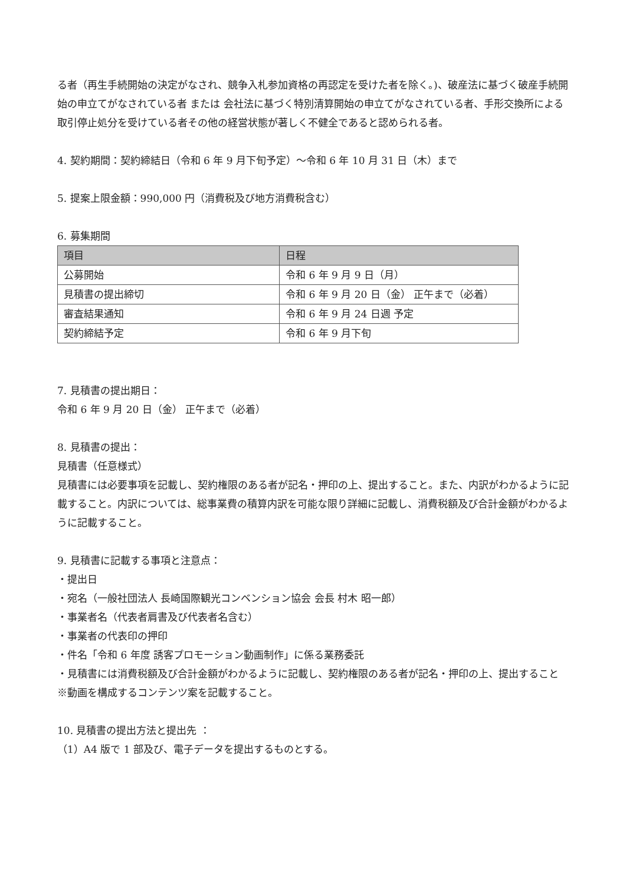る者（再生手続開始の決定がなされ、競争入札参加資格の再認定を受けた者を除く。)、破産法に基づく破産手続開始の申立てがなされている者 または 会社法に基づく特別清算開始の申立てがなされている者、手形交換所による取引停止処分を受けている者その他の経営状態が著しく不健全であると認められる者。
4. 契約期間：契約締結日（令和 6 年 9 月下旬予定）～令和 6 年 10 月 31 日（木）まで
5. 提案上限金額：990,000 円（消費税及び地方消費税含む）
6. 募集期間
| 項目 | 日程 |
| --- | --- |
| 公募開始 | 令和 6 年 9 月 9 日（月） |
| 見積書の提出締切 | 令和 6 年 9 月 20 日（金） 正午まで（必着） |
| 審査結果通知 | 令和 6 年 9 月 24 日週 予定 |
| 契約締結予定 | 令和 6 年 9 月下旬 |
7. 見積書の提出期日：
令和 6 年 9 月 20 日（金） 正午まで（必着）
8. 見積書の提出：
見積書（任意様式）
見積書には必要事項を記載し、契約権限のある者が記名・押印の上、提出すること。また、内訳がわかるように記載すること。内訳については、総事業費の積算内訳を可能な限り詳細に記載し、消費税額及び合計金額がわかるように記載すること。
9. 見積書に記載する事項と注意点：
・提出日
・宛名（一般社団法人 長崎国際観光コンベンション協会 会長 村木 昭一郎）
・事業者名（代表者肩書及び代表者名含む）
・事業者の代表印の押印
・件名「令和 6 年度 誘客プロモーション動画制作」に係る業務委託
・見積書には消費税額及び合計金額がわかるように記載し、契約権限のある者が記名・押印の上、提出すること
※動画を構成するコンテンツ案を記載すること。
10. 見積書の提出方法と提出先 ：
（1）A4 版で 1 部及び、電子データを提出するものとする。